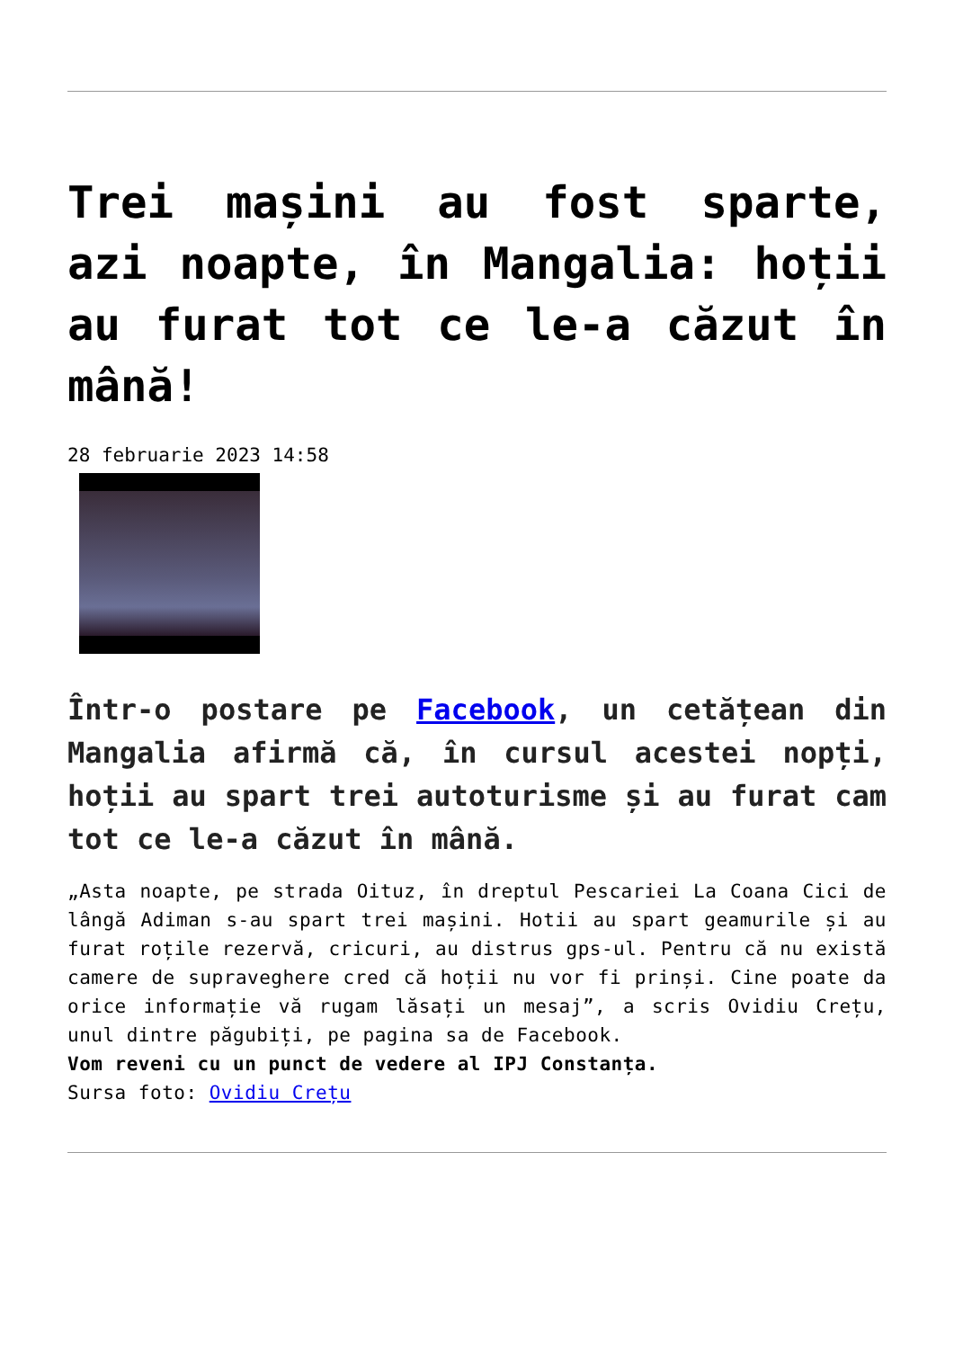Trei mașini au fost sparte, azi noapte, în Mangalia: hoții au furat tot ce le-a căzut în mână!
28 februarie 2023 14:58
Într-o postare pe Facebook, un cetățean din Mangalia afirmă că, în cursul acestei nopți, hoții au spart trei autoturisme și au furat cam tot ce le-a căzut în mână.
„Asta noapte, pe strada Oituz, în dreptul Pescariei La Coana Cici de lângă Adiman s-au spart trei mașini. Hotii au spart geamurile și au furat roțile rezervă, cricuri, au distrus gps-ul. Pentru că nu există camere de supraveghere cred că hoții nu vor fi prinși. Cine poate da orice informație vă rugam lăsați un mesaj”, a scris Ovidiu Crețu, unul dintre păgubiți, pe pagina sa de Facebook.
Vom reveni cu un punct de vedere al IPJ Constanța.
Sursa foto: Ovidiu Crețu